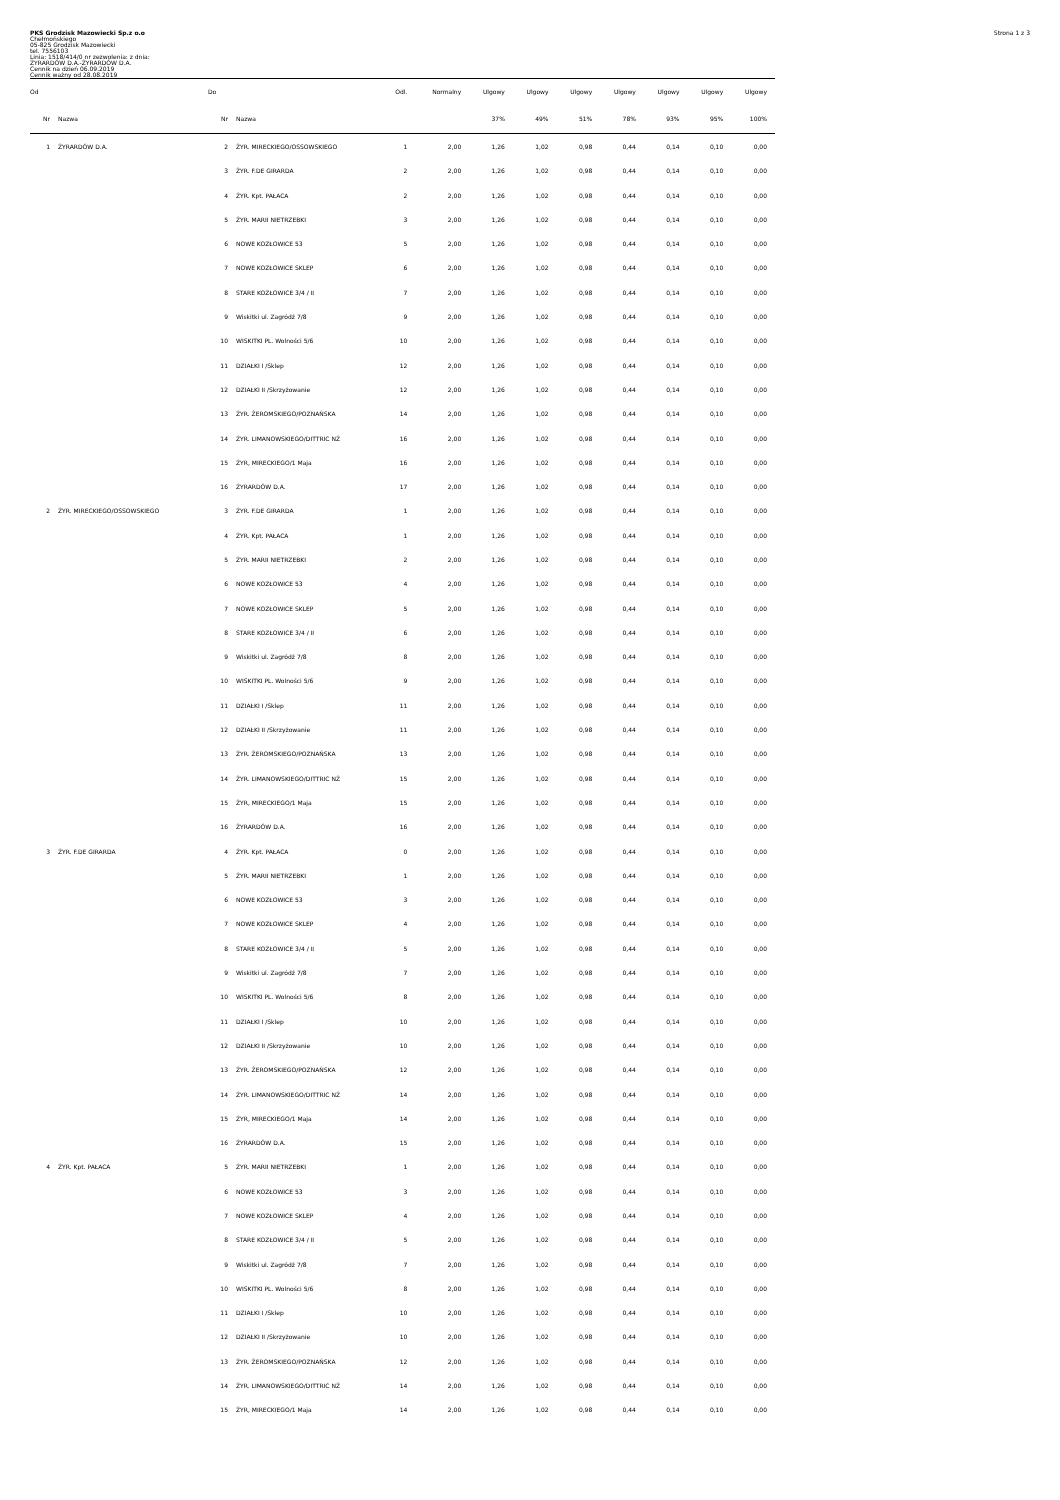Strona 1 z 3
PKS Grodzisk Mazowiecki Sp.z o.o
Chełmońskiego
05-825 Grodzisk Mazowiecki
tel. 7556103
Linia: 1518/414/0 nr zezwolenia: z dnia:
ŻYRARDÓW D.A.-ŻYRARDÓW D.A.
Cennik na dzień 06.09.2019
Cennik ważny od 28.08.2019
| Od | | Do | | Odl. | Normalny | Ulgowy | Ulgowy | Ulgowy | Ulgowy | Ulgowy | Ulgowy | Ulgowy |
| --- | --- | --- | --- | --- | --- | --- | --- | --- | --- | --- | --- | --- |
| Nr | Nazwa | Nr | Nazwa | | | 37% | 49% | 51% | 78% | 93% | 95% | 100% |
| 1 | ŻYRARDÓW D.A. | 2 | ŻYR. MIRECKIEGO/OSSOWSKIEGO | 1 | 2,00 | 1,26 | 1,02 | 0,98 | 0,44 | 0,14 | 0,10 | 0,00 |
| | | 3 | ŻYR. F.DE GIRARDA | 2 | 2,00 | 1,26 | 1,02 | 0,98 | 0,44 | 0,14 | 0,10 | 0,00 |
| | | 4 | ŻYR. Kpt. PAŁACA | 2 | 2,00 | 1,26 | 1,02 | 0,98 | 0,44 | 0,14 | 0,10 | 0,00 |
| | | 5 | ŻYR. MARII NIETRZEBKI | 3 | 2,00 | 1,26 | 1,02 | 0,98 | 0,44 | 0,14 | 0,10 | 0,00 |
| | | 6 | NOWE KOZŁOWICE 53 | 5 | 2,00 | 1,26 | 1,02 | 0,98 | 0,44 | 0,14 | 0,10 | 0,00 |
| | | 7 | NOWE KOZŁOWICE SKLEP | 6 | 2,00 | 1,26 | 1,02 | 0,98 | 0,44 | 0,14 | 0,10 | 0,00 |
| | | 8 | STARE KOZŁOWICE 3/4 / II | 7 | 2,00 | 1,26 | 1,02 | 0,98 | 0,44 | 0,14 | 0,10 | 0,00 |
| | | 9 | Wiskitki ul. Zagródź 7/8 | 9 | 2,00 | 1,26 | 1,02 | 0,98 | 0,44 | 0,14 | 0,10 | 0,00 |
| | | 10 | WISKITKI PL. Wolności 5/6 | 10 | 2,00 | 1,26 | 1,02 | 0,98 | 0,44 | 0,14 | 0,10 | 0,00 |
| | | 11 | DZIAŁKI I /Sklep | 12 | 2,00 | 1,26 | 1,02 | 0,98 | 0,44 | 0,14 | 0,10 | 0,00 |
| | | 12 | DZIAŁKI II /Skrzyżowanie | 12 | 2,00 | 1,26 | 1,02 | 0,98 | 0,44 | 0,14 | 0,10 | 0,00 |
| | | 13 | ŻYR. ŻEROMSKIEGO/POZNAŃSKA | 14 | 2,00 | 1,26 | 1,02 | 0,98 | 0,44 | 0,14 | 0,10 | 0,00 |
| | | 14 | ŻYR. LIMANOWSKIEGO/DITTRIC NŻ | 16 | 2,00 | 1,26 | 1,02 | 0,98 | 0,44 | 0,14 | 0,10 | 0,00 |
| | | 15 | ŻYR, MIRECKIEGO/1 Maja | 16 | 2,00 | 1,26 | 1,02 | 0,98 | 0,44 | 0,14 | 0,10 | 0,00 |
| | | 16 | ŻYRARDÓW D.A. | 17 | 2,00 | 1,26 | 1,02 | 0,98 | 0,44 | 0,14 | 0,10 | 0,00 |
| 2 | ŻYR. MIRECKIEGO/OSSOWSKIEGO | 3 | ŻYR. F.DE GIRARDA | 1 | 2,00 | 1,26 | 1,02 | 0,98 | 0,44 | 0,14 | 0,10 | 0,00 |
| | | 4 | ŻYR. Kpt. PAŁACA | 1 | 2,00 | 1,26 | 1,02 | 0,98 | 0,44 | 0,14 | 0,10 | 0,00 |
| | | 5 | ŻYR. MARII NIETRZEBKI | 2 | 2,00 | 1,26 | 1,02 | 0,98 | 0,44 | 0,14 | 0,10 | 0,00 |
| | | 6 | NOWE KOZŁOWICE 53 | 4 | 2,00 | 1,26 | 1,02 | 0,98 | 0,44 | 0,14 | 0,10 | 0,00 |
| | | 7 | NOWE KOZŁOWICE SKLEP | 5 | 2,00 | 1,26 | 1,02 | 0,98 | 0,44 | 0,14 | 0,10 | 0,00 |
| | | 8 | STARE KOZŁOWICE 3/4 / II | 6 | 2,00 | 1,26 | 1,02 | 0,98 | 0,44 | 0,14 | 0,10 | 0,00 |
| | | 9 | Wiskitki ul. Zagródź 7/8 | 8 | 2,00 | 1,26 | 1,02 | 0,98 | 0,44 | 0,14 | 0,10 | 0,00 |
| | | 10 | WISKITKI PL. Wolności 5/6 | 9 | 2,00 | 1,26 | 1,02 | 0,98 | 0,44 | 0,14 | 0,10 | 0,00 |
| | | 11 | DZIAŁKI I /Sklep | 11 | 2,00 | 1,26 | 1,02 | 0,98 | 0,44 | 0,14 | 0,10 | 0,00 |
| | | 12 | DZIAŁKI II /Skrzyżowanie | 11 | 2,00 | 1,26 | 1,02 | 0,98 | 0,44 | 0,14 | 0,10 | 0,00 |
| | | 13 | ŻYR. ŻEROMSKIEGO/POZNAŃSKA | 13 | 2,00 | 1,26 | 1,02 | 0,98 | 0,44 | 0,14 | 0,10 | 0,00 |
| | | 14 | ŻYR. LIMANOWSKIEGO/DITTRIC NŻ | 15 | 2,00 | 1,26 | 1,02 | 0,98 | 0,44 | 0,14 | 0,10 | 0,00 |
| | | 15 | ŻYR, MIRECKIEGO/1 Maja | 15 | 2,00 | 1,26 | 1,02 | 0,98 | 0,44 | 0,14 | 0,10 | 0,00 |
| | | 16 | ŻYRARDÓW D.A. | 16 | 2,00 | 1,26 | 1,02 | 0,98 | 0,44 | 0,14 | 0,10 | 0,00 |
| 3 | ŻYR. F.DE GIRARDA | 4 | ŻYR. Kpt. PAŁACA | 0 | 2,00 | 1,26 | 1,02 | 0,98 | 0,44 | 0,14 | 0,10 | 0,00 |
| | | 5 | ŻYR. MARII NIETRZEBKI | 1 | 2,00 | 1,26 | 1,02 | 0,98 | 0,44 | 0,14 | 0,10 | 0,00 |
| | | 6 | NOWE KOZŁOWICE 53 | 3 | 2,00 | 1,26 | 1,02 | 0,98 | 0,44 | 0,14 | 0,10 | 0,00 |
| | | 7 | NOWE KOZŁOWICE SKLEP | 4 | 2,00 | 1,26 | 1,02 | 0,98 | 0,44 | 0,14 | 0,10 | 0,00 |
| | | 8 | STARE KOZŁOWICE 3/4 / II | 5 | 2,00 | 1,26 | 1,02 | 0,98 | 0,44 | 0,14 | 0,10 | 0,00 |
| | | 9 | Wiskitki ul. Zagródź 7/8 | 7 | 2,00 | 1,26 | 1,02 | 0,98 | 0,44 | 0,14 | 0,10 | 0,00 |
| | | 10 | WISKITKI PL. Wolności 5/6 | 8 | 2,00 | 1,26 | 1,02 | 0,98 | 0,44 | 0,14 | 0,10 | 0,00 |
| | | 11 | DZIAŁKI I /Sklep | 10 | 2,00 | 1,26 | 1,02 | 0,98 | 0,44 | 0,14 | 0,10 | 0,00 |
| | | 12 | DZIAŁKI II /Skrzyżowanie | 10 | 2,00 | 1,26 | 1,02 | 0,98 | 0,44 | 0,14 | 0,10 | 0,00 |
| | | 13 | ŻYR. ŻEROMSKIEGO/POZNAŃSKA | 12 | 2,00 | 1,26 | 1,02 | 0,98 | 0,44 | 0,14 | 0,10 | 0,00 |
| | | 14 | ŻYR. LIMANOWSKIEGO/DITTRIC NŻ | 14 | 2,00 | 1,26 | 1,02 | 0,98 | 0,44 | 0,14 | 0,10 | 0,00 |
| | | 15 | ŻYR, MIRECKIEGO/1 Maja | 14 | 2,00 | 1,26 | 1,02 | 0,98 | 0,44 | 0,14 | 0,10 | 0,00 |
| | | 16 | ŻYRARDÓW D.A. | 15 | 2,00 | 1,26 | 1,02 | 0,98 | 0,44 | 0,14 | 0,10 | 0,00 |
| 4 | ŻYR. Kpt. PAŁACA | 5 | ŻYR. MARII NIETRZEBKI | 1 | 2,00 | 1,26 | 1,02 | 0,98 | 0,44 | 0,14 | 0,10 | 0,00 |
| | | 6 | NOWE KOZŁOWICE 53 | 3 | 2,00 | 1,26 | 1,02 | 0,98 | 0,44 | 0,14 | 0,10 | 0,00 |
| | | 7 | NOWE KOZŁOWICE SKLEP | 4 | 2,00 | 1,26 | 1,02 | 0,98 | 0,44 | 0,14 | 0,10 | 0,00 |
| | | 8 | STARE KOZŁOWICE 3/4 / II | 5 | 2,00 | 1,26 | 1,02 | 0,98 | 0,44 | 0,14 | 0,10 | 0,00 |
| | | 9 | Wiskitki ul. Zagródź 7/8 | 7 | 2,00 | 1,26 | 1,02 | 0,98 | 0,44 | 0,14 | 0,10 | 0,00 |
| | | 10 | WISKITKI PL. Wolności 5/6 | 8 | 2,00 | 1,26 | 1,02 | 0,98 | 0,44 | 0,14 | 0,10 | 0,00 |
| | | 11 | DZIAŁKI I /Sklep | 10 | 2,00 | 1,26 | 1,02 | 0,98 | 0,44 | 0,14 | 0,10 | 0,00 |
| | | 12 | DZIAŁKI II /Skrzyżowanie | 10 | 2,00 | 1,26 | 1,02 | 0,98 | 0,44 | 0,14 | 0,10 | 0,00 |
| | | 13 | ŻYR. ŻEROMSKIEGO/POZNAŃSKA | 12 | 2,00 | 1,26 | 1,02 | 0,98 | 0,44 | 0,14 | 0,10 | 0,00 |
| | | 14 | ŻYR. LIMANOWSKIEGO/DITTRIC NŻ | 14 | 2,00 | 1,26 | 1,02 | 0,98 | 0,44 | 0,14 | 0,10 | 0,00 |
| | | 15 | ŻYR, MIRECKIEGO/1 Maja | 14 | 2,00 | 1,26 | 1,02 | 0,98 | 0,44 | 0,14 | 0,10 | 0,00 |